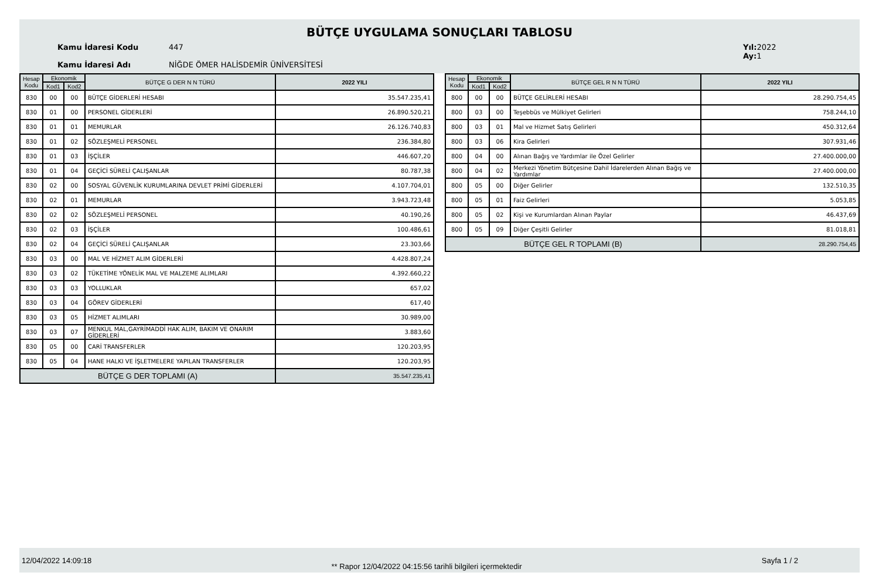BÜTÇE UYGULAMA SONUÇLARI TABLOSU
Kamu İdaresi Kodu
Kamu İdaresi Adı
447
NİĞDE ÖMER HALİSDEMİR ÜNİVERSİTESİ
Yıl: 2022
Ay: 1
| Hesap Kodu | Ekonomik | | BÜTÇE G DER N N TÜRÜ | 2022 YILI |
| --- | --- | --- | --- | --- |
| | Kod1 | Kod2 | | |
| 830 | 00 | 00 | BÜTÇE GİDERLERİ HESABI | 35.547.235,41 |
| 830 | 01 | 00 | PERSONEL GİDERLERİ | 26.890.520,21 |
| 830 | 01 | 01 | MEMURLAR | 26.126.740,83 |
| 830 | 01 | 02 | SÖZLEŞMELİ PERSONEL | 236.384,80 |
| 830 | 01 | 03 | İŞÇİLER | 446.607,20 |
| 830 | 01 | 04 | GEÇİCİ SÜRELİ ÇALIŞANLAR | 80.787,38 |
| 830 | 02 | 00 | SOSYAL GÜVENLİK KURUMLARINA DEVLET PRİMİ GİDERLERİ | 4.107.704,01 |
| 830 | 02 | 01 | MEMURLAR | 3.943.723,48 |
| 830 | 02 | 02 | SÖZLEŞMELİ PERSONEL | 40.190,26 |
| 830 | 02 | 03 | İŞÇİLER | 100.486,61 |
| 830 | 02 | 04 | GEÇİCİ SÜRELİ ÇALIŞANLAR | 23.303,66 |
| 830 | 03 | 00 | MAL VE HİZMET ALIM GİDERLERİ | 4.428.807,24 |
| 830 | 03 | 02 | TÜKETİME YÖNELİK MAL VE MALZEME ALIMLARI | 4.392.660,22 |
| 830 | 03 | 03 | YOLLUKLAR | 657,02 |
| 830 | 03 | 04 | GÖREV GİDERLERİ | 617,40 |
| 830 | 03 | 05 | HİZMET ALIMLARI | 30.989,00 |
| 830 | 03 | 07 | MENKUL MAL,GAYRİMADDİ HAK ALIM, BAKIM VE ONARIM GİDERLERİ | 3.883,60 |
| 830 | 05 | 00 | CARİ TRANSFERLER | 120.203,95 |
| 830 | 05 | 04 | HANE HALKI VE İŞLETMELERE YAPILAN TRANSFERLER | 120.203,95 |
| BÜTÇE G DER TOPLAMI (A) | | | | 35.547.235,41 |
| Hesap Kodu | Ekonomik | | BÜTÇE GEL R N N TÜRÜ | 2022 YILI |
| --- | --- | --- | --- | --- |
| | Kod1 | Kod2 | | |
| 800 | 00 | 00 | BÜTÇE GELİRLERİ HESABI | 28.290.754,45 |
| 800 | 03 | 00 | Teşebbüs ve Mülkiyet Gelirleri | 758.244,10 |
| 800 | 03 | 01 | Mal ve Hizmet Satış Gelirleri | 450.312,64 |
| 800 | 03 | 06 | Kira Gelirleri | 307.931,46 |
| 800 | 04 | 00 | Alınan Bağış ve Yardımlar ile Özel Gelirler | 27.400.000,00 |
| 800 | 04 | 02 | Merkezi Yönetim Bütçesine Dahil İdarelerden Alınan Bağış ve Yardımlar | 27.400.000,00 |
| 800 | 05 | 00 | Diğer Gelirler | 132.510,35 |
| 800 | 05 | 01 | Faiz Gelirleri | 5.053,85 |
| 800 | 05 | 02 | Kişi ve Kurumlardan Alınan Paylar | 46.437,69 |
| 800 | 05 | 09 | Diğer Çeşitli Gelirler | 81.018,81 |
| BÜTÇE GEL R TOPLAMI (B) | | | | 28.290.754,45 |
12/04/2022 14:09:18 ** Rapor 12/04/2022 04:15:56 tarihli bilgileri içermektedir Sayfa 1 / 2